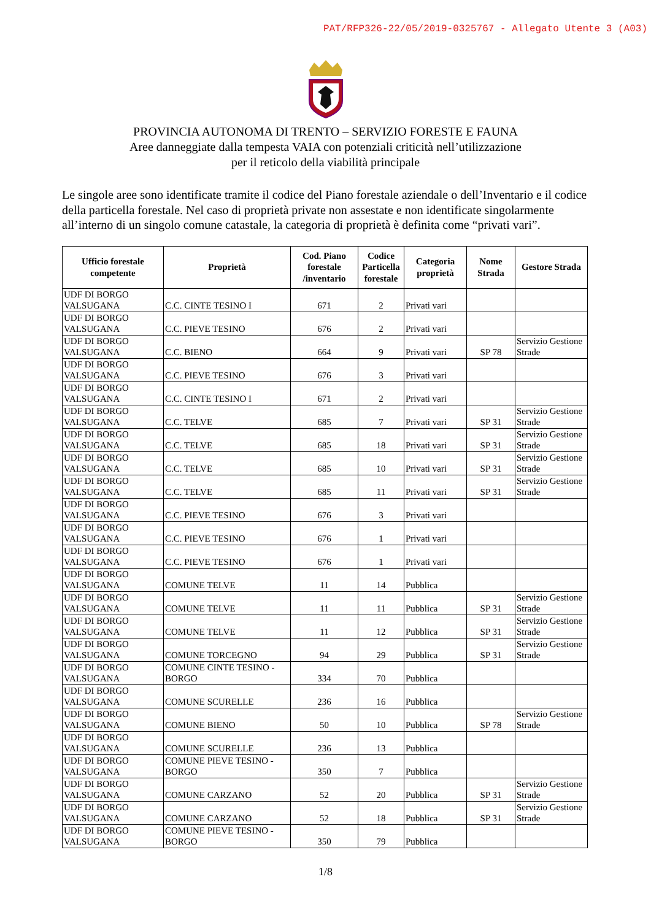PAT/RFP326-22/05/2019-0325767 - Allegato Utente 3 (A03)
PROVINCIA AUTONOMA DI TRENTO – SERVIZIO FORESTE E FAUNA
Aree danneggiate dalla tempesta VAIA con potenziali criticità nell’utilizzazione
per il reticolo della viabilità principale
Le singole aree sono identificate tramite il codice del Piano forestale aziendale o dell’Inventario e il codice della particella forestale. Nel caso di proprietà private non assestate e non identificate singolarmente all’interno di un singolo comune catastale, la categoria di proprietà è definita come “privati vari”.
| Ufficio forestale competente | Proprietà | Cod. Piano forestale /inventario | Codice Particella forestale | Categoria proprietà | Nome Strada | Gestore Strada |
| --- | --- | --- | --- | --- | --- | --- |
| UDF DI BORGO VALSUGANA | C.C. CINTE TESINO I | 671 | 2 | Privati vari | | |
| UDF DI BORGO VALSUGANA | C.C. PIEVE TESINO | 676 | 2 | Privati vari | | |
| UDF DI BORGO VALSUGANA | C.C. BIENO | 664 | 9 | Privati vari | SP 78 | Servizio Gestione Strade |
| UDF DI BORGO VALSUGANA | C.C. PIEVE TESINO | 676 | 3 | Privati vari | | |
| UDF DI BORGO VALSUGANA | C.C. CINTE TESINO I | 671 | 2 | Privati vari | | |
| UDF DI BORGO VALSUGANA | C.C. TELVE | 685 | 7 | Privati vari | SP 31 | Servizio Gestione Strade |
| UDF DI BORGO VALSUGANA | C.C. TELVE | 685 | 18 | Privati vari | SP 31 | Servizio Gestione Strade |
| UDF DI BORGO VALSUGANA | C.C. TELVE | 685 | 10 | Privati vari | SP 31 | Servizio Gestione Strade |
| UDF DI BORGO VALSUGANA | C.C. TELVE | 685 | 11 | Privati vari | SP 31 | Servizio Gestione Strade |
| UDF DI BORGO VALSUGANA | C.C. PIEVE TESINO | 676 | 3 | Privati vari | | |
| UDF DI BORGO VALSUGANA | C.C. PIEVE TESINO | 676 | 1 | Privati vari | | |
| UDF DI BORGO VALSUGANA | C.C. PIEVE TESINO | 676 | 1 | Privati vari | | |
| UDF DI BORGO VALSUGANA | COMUNE TELVE | 11 | 14 | Pubblica | | |
| UDF DI BORGO VALSUGANA | COMUNE TELVE | 11 | 11 | Pubblica | SP 31 | Servizio Gestione Strade |
| UDF DI BORGO VALSUGANA | COMUNE TELVE | 11 | 12 | Pubblica | SP 31 | Servizio Gestione Strade |
| UDF DI BORGO VALSUGANA | COMUNE TORCEGNO | 94 | 29 | Pubblica | SP 31 | Servizio Gestione Strade |
| UDF DI BORGO VALSUGANA | COMUNE CINTE TESINO - BORGO | 334 | 70 | Pubblica | | |
| UDF DI BORGO VALSUGANA | COMUNE SCURELLE | 236 | 16 | Pubblica | | |
| UDF DI BORGO VALSUGANA | COMUNE BIENO | 50 | 10 | Pubblica | SP 78 | Servizio Gestione Strade |
| UDF DI BORGO VALSUGANA | COMUNE SCURELLE | 236 | 13 | Pubblica | | |
| UDF DI BORGO VALSUGANA | COMUNE PIEVE TESINO - BORGO | 350 | 7 | Pubblica | | |
| UDF DI BORGO VALSUGANA | COMUNE CARZANO | 52 | 20 | Pubblica | SP 31 | Servizio Gestione Strade |
| UDF DI BORGO VALSUGANA | COMUNE CARZANO | 52 | 18 | Pubblica | SP 31 | Servizio Gestione Strade |
| UDF DI BORGO VALSUGANA | COMUNE PIEVE TESINO - BORGO | 350 | 79 | Pubblica | | |
1/8